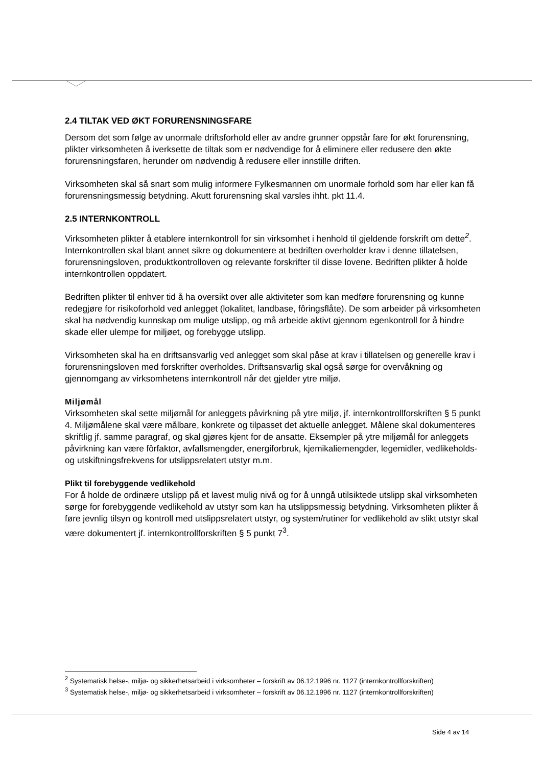2.4 TILTAK VED ØKT FORURENSNINGSFARE
Dersom det som følge av unormale driftsforhold eller av andre grunner oppstår fare for økt forurensning, plikter virksomheten å iverksette de tiltak som er nødvendige for å eliminere eller redusere den økte forurensningsfaren, herunder om nødvendig å redusere eller innstille driften.
Virksomheten skal så snart som mulig informere Fylkesmannen om unormale forhold som har eller kan få forurensningsmessig betydning. Akutt forurensning skal varsles ihht. pkt 11.4.
2.5 INTERNKONTROLL
Virksomheten plikter å etablere internkontroll for sin virksomhet i henhold til gjeldende forskrift om dette<sup>2</sup>. Internkontrollen skal blant annet sikre og dokumentere at bedriften overholder krav i denne tillatelsen, forurensningsloven, produktkontrolloven og relevante forskrifter til disse lovene. Bedriften plikter å holde internkontrollen oppdatert.
Bedriften plikter til enhver tid å ha oversikt over alle aktiviteter som kan medføre forurensning og kunne redegjøre for risikoforhold ved anlegget (lokalitet, landbase, fôringsflåte). De som arbeider på virksomheten skal ha nødvendig kunnskap om mulige utslipp, og må arbeide aktivt gjennom egenkontroll for å hindre skade eller ulempe for miljøet, og forebygge utslipp.
Virksomheten skal ha en driftsansvarlig ved anlegget som skal påse at krav i tillatelsen og generelle krav i forurensningsloven med forskrifter overholdes. Driftsansvarlig skal også sørge for overvåkning og gjennomgang av virksomhetens internkontroll når det gjelder ytre miljø.
Miljømål
Virksomheten skal sette miljømål for anleggets påvirkning på ytre miljø, jf. internkontrollforskriften § 5 punkt 4. Miljømålene skal være målbare, konkrete og tilpasset det aktuelle anlegget. Målene skal dokumenteres skriftlig jf. samme paragraf, og skal gjøres kjent for de ansatte. Eksempler på ytre miljømål for anleggets påvirkning kan være fôrfaktor, avfallsmengder, energiforbruk, kjemikaliemengder, legemidler, vedlikeholds- og utskiftningsfrekvens for utslippsrelatert utstyr m.m.
Plikt til forebyggende vedlikehold
For å holde de ordinære utslipp på et lavest mulig nivå og for å unngå utilsiktede utslipp skal virksomheten sørge for forebyggende vedlikehold av utstyr som kan ha utslippsmessig betydning. Virksomheten plikter å føre jevnlig tilsyn og kontroll med utslippsrelatert utstyr, og system/rutiner for vedlikehold av slikt utstyr skal være dokumentert jf. internkontrollforskriften § 5 punkt 7<sup>3</sup>.
<sup>2</sup> Systematisk helse-, miljø- og sikkerhetsarbeid i virksomheter – forskrift av 06.12.1996 nr. 1127 (internkontrollforskriften)
<sup>3</sup> Systematisk helse-, miljø- og sikkerhetsarbeid i virksomheter – forskrift av 06.12.1996 nr. 1127 (internkontrollforskriften)
Side 4 av 14